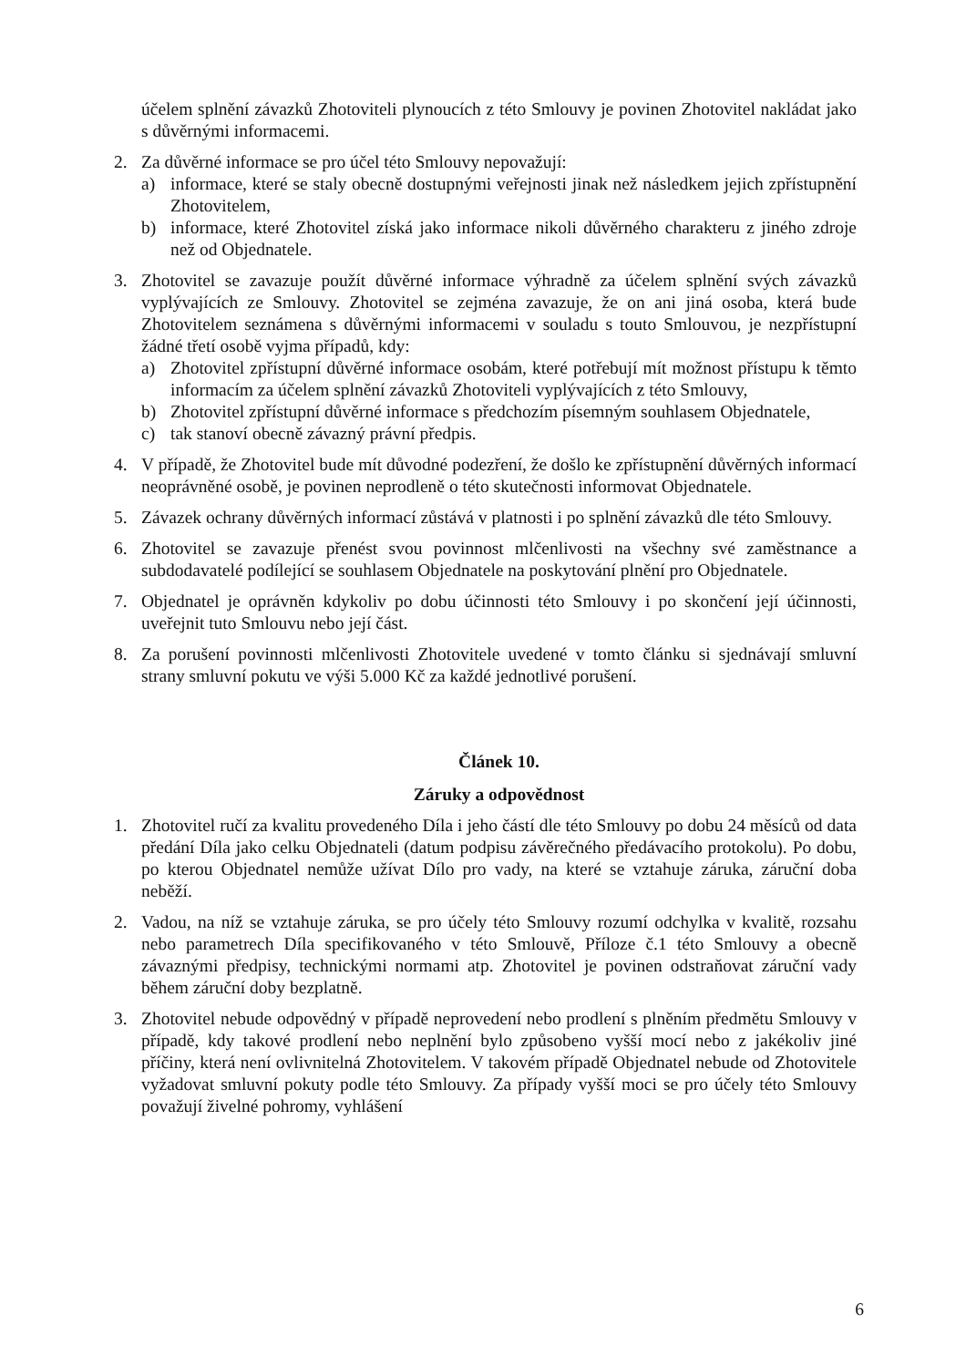účelem splnění závazků Zhotoviteli plynoucích z této Smlouvy je povinen Zhotovitel nakládat jako s důvěrnými informacemi.
2. Za důvěrné informace se pro účel této Smlouvy nepovažují:
a) informace, které se staly obecně dostupnými veřejnosti jinak než následkem jejich zpřístupnění Zhotovitelem,
b) informace, které Zhotovitel získá jako informace nikoli důvěrného charakteru z jiného zdroje než od Objednatele.
3. Zhotovitel se zavazuje použít důvěrné informace výhradně za účelem splnění svých závazků vyplývajících ze Smlouvy. Zhotovitel se zejména zavazuje, že on ani jiná osoba, která bude Zhotovitelem seznámena s důvěrnými informacemi v souladu s touto Smlouvou, je nezpřístupní žádné třetí osobě vyjma případů, kdy:
a) Zhotovitel zpřístupní důvěrné informace osobám, které potřebují mít možnost přístupu k těmto informacím za účelem splnění závazků Zhotoviteli vyplývajících z této Smlouvy,
b) Zhotovitel zpřístupní důvěrné informace s předchozím písemným souhlasem Objednatele,
c) tak stanoví obecně závazný právní předpis.
4. V případě, že Zhotovitel bude mít důvodné podezření, že došlo ke zpřístupnění důvěrných informací neoprávněné osobě, je povinen neprodleně o této skutečnosti informovat Objednatele.
5. Závazek ochrany důvěrných informací zůstává v platnosti i po splnění závazků dle této Smlouvy.
6. Zhotovitel se zavazuje přenést svou povinnost mlčenlivosti na všechny své zaměstnance a subdodavatelé podílející se souhlasem Objednatele na poskytování plnění pro Objednatele.
7. Objednatel je oprávněn kdykoliv po dobu účinnosti této Smlouvy i po skončení její účinnosti, uveřejnit tuto Smlouvu nebo její část.
8. Za porušení povinnosti mlčenlivosti Zhotovitele uvedené v tomto článku si sjednávají smluvní strany smluvní pokutu ve výši 5.000 Kč za každé jednotlivé porušení.
Článek 10.
Záruky a odpovědnost
1. Zhotovitel ručí za kvalitu provedeného Díla i jeho částí dle této Smlouvy po dobu 24 měsíců od data předání Díla jako celku Objednateli (datum podpisu závěrečného předávacího protokolu). Po dobu, po kterou Objednatel nemůže užívat Dílo pro vady, na které se vztahuje záruka, záruční doba neběží.
2. Vadou, na níž se vztahuje záruka, se pro účely této Smlouvy rozumí odchylka v kvalitě, rozsahu nebo parametrech Díla specifikovaného v této Smlouvě, Příloze č.1 této Smlouvy a obecně závaznými předpisy, technickými normami atp. Zhotovitel je povinen odstraňovat záruční vady během záruční doby bezplatně.
3. Zhotovitel nebude odpovědný v případě neprovedení nebo prodlení s plněním předmětu Smlouvy v případě, kdy takové prodlení nebo neplnění bylo způsobeno vyšší mocí nebo z jakékoliv jiné příčiny, která není ovlivnitelná Zhotovitelem. V takovém případě Objednatel nebude od Zhotovitele vyžadovat smluvní pokuty podle této Smlouvy. Za případy vyšší moci se pro účely této Smlouvy považují živelné pohromy, vyhlášení
6